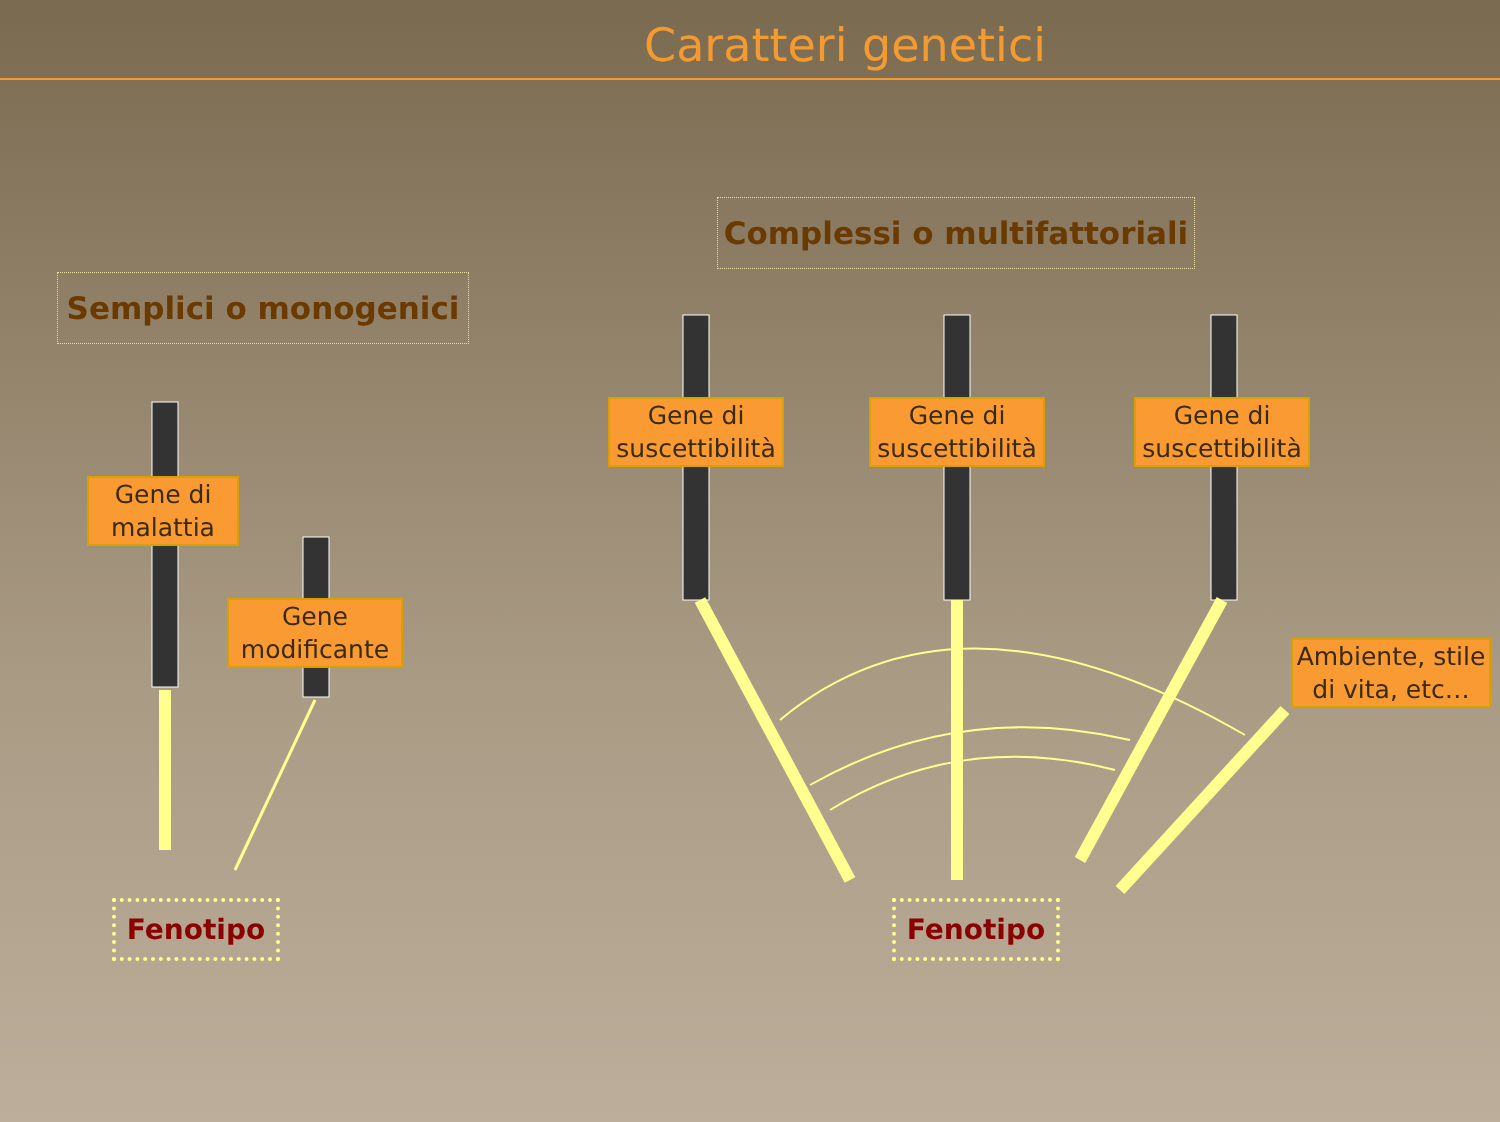Caratteri genetici
Semplici o monogenici
Complessi o multifattoriali
Gene di malattia
Gene modificante
Gene di suscettibilità
Gene di suscettibilità
Gene di suscettibilità
Ambiente, stile di vita, etc…
Fenotipo Fenotipo